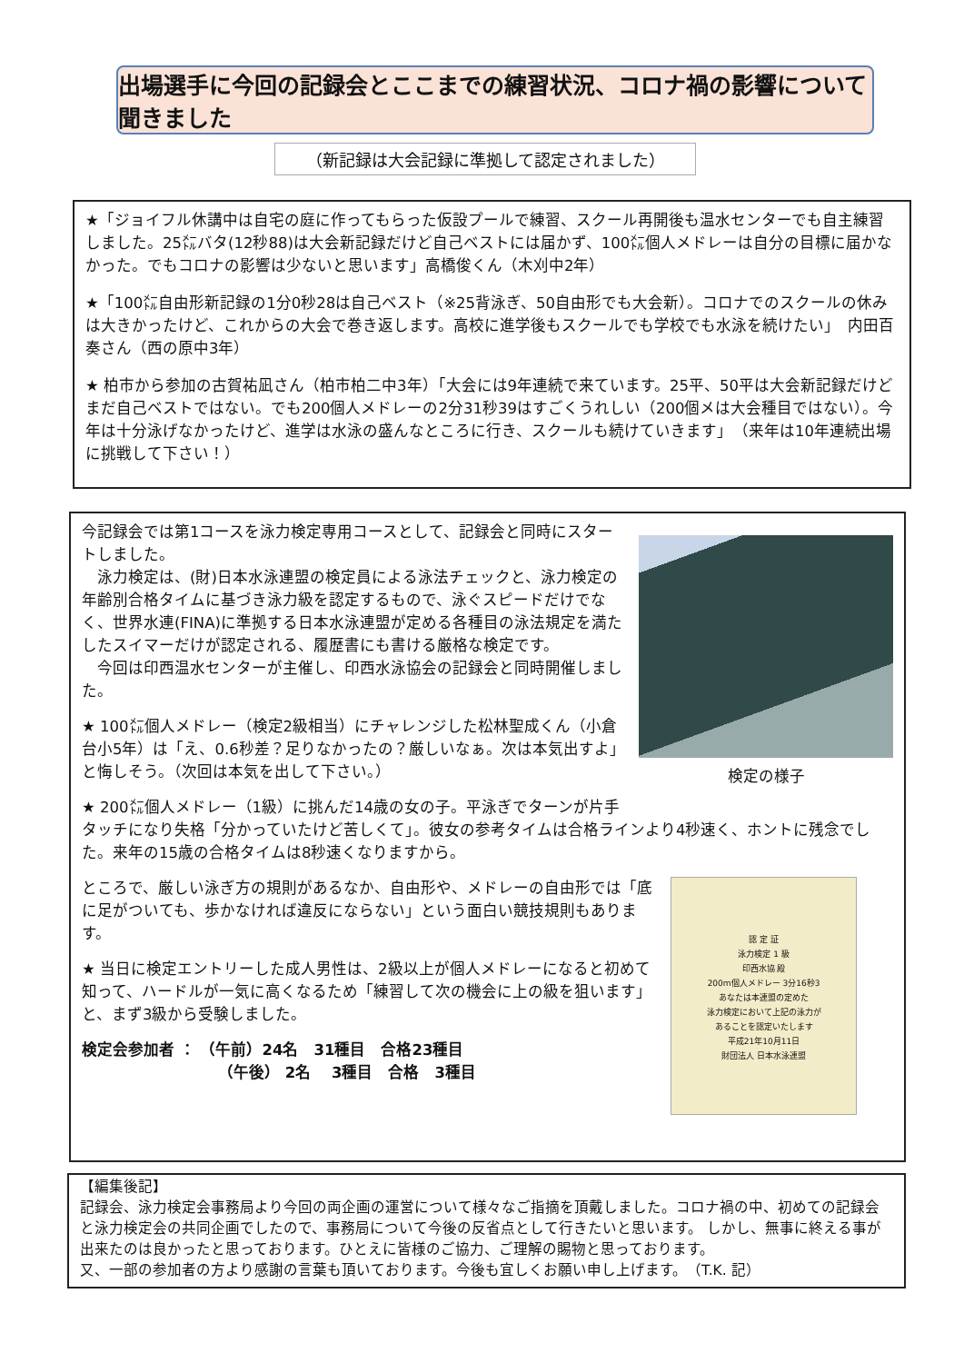出場選手に今回の記録会とここまでの練習状況、コロナ禍の影響について聞きました
（新記録は大会記録に準拠して認定されました）
★「ジョイフル休講中は自宅の庭に作ってもらった仮設プールで練習、スクール再開後も温水センターでも自主練習しました。25㍍バタ(12秒88)は大会新記録だけど自己ベストには届かず、100㍍個人メドレーは自分の目標に届かなかった。でもコロナの影響は少ないと思います」高橋俊くん（木刈中2年）
★「100㍍自由形新記録の1分0秒28は自己ベスト（※25背泳ぎ、50自由形でも大会新）。コロナでのスクールの休みは大きかったけど、これからの大会で巻き返します。高校に進学後もスクールでも学校でも水泳を続けたい」　内田百奏さん（西の原中3年）
★ 柏市から参加の古賀祐凪さん（柏市柏二中3年）「大会には9年連続で来ています。25平、50平は大会新記録だけどまだ自己ベストではない。でも200個人メドレーの2分31秒39はすごくうれしい（200個メは大会種目ではない）。今年は十分泳げなかったけど、進学は水泳の盛んなところに行き、スクールも続けていきます」　（来年は10年連続出場に挑戦して下さい！）
検定の様子
今記録会では第1コースを泳力検定専用コースとして、記録会と同時にスタートしました。
　泳力検定は、(財)日本水泳連盟の検定員による泳法チェックと、泳力検定の年齢別合格タイムに基づき泳力級を認定するもので、泳ぐスピードだけでなく、世界水連(FINA)に準拠する日本水泳連盟が定める各種目の泳法規定を満たしたスイマーだけが認定される、履歴書にも書ける厳格な検定です。
　今回は印西温水センターが主催し、印西水泳協会の記録会と同時開催しました。
★ 100㍍個人メドレー（検定2級相当）にチャレンジした松林聖成くん（小倉台小5年）は「え、0.6秒差？足りなかったの？厳しいなぁ。次は本気出すよ」と悔しそう。（次回は本気を出して下さい。）
★ 200㍍個人メドレー（1級）に挑んだ14歳の女の子。平泳ぎでターンが片手タッチになり失格「分かっていたけど苦しくて」。彼女の参考タイムは合格ラインより4秒速く、ホントに残念でした。来年の15歳の合格タイムは8秒速くなりますから。
認 定 証
泳力検定 1 級
印西水協 殿
200m個人メドレー 3分16秒3
あなたは本連盟の定めた
泳力検定において上記の泳力が
あることを認定いたします
平成21年10月11日
財団法人 日本水泳連盟
ところで、厳しい泳ぎ方の規則があるなか、自由形や、メドレーの自由形では「底に足がついても、歩かなければ違反にならない」という面白い競技規則もあります。
★ 当日に検定エントリーした成人男性は、2級以上が個人メドレーになると初めて知って、ハードルが一気に高くなるため「練習して次の機会に上の級を狙います」と、まず3級から受験しました。
検定会参加者 ： （午前）24名　31種目　合格23種目
（午後） 2名　 3種目　合格　3種目
【編集後記】
記録会、泳力検定会事務局より今回の両企画の運営について様々なご指摘を頂戴しました。コロナ禍の中、初めての記録会と泳力検定会の共同企画でしたので、事務局について今後の反省点として行きたいと思います。 しかし、無事に終える事が出来たのは良かったと思っております。ひとえに皆様のご協力、ご理解の賜物と思っております。
又、一部の参加者の方より感謝の言葉も頂いております。今後も宜しくお願い申し上げます。　（T.K. 記）